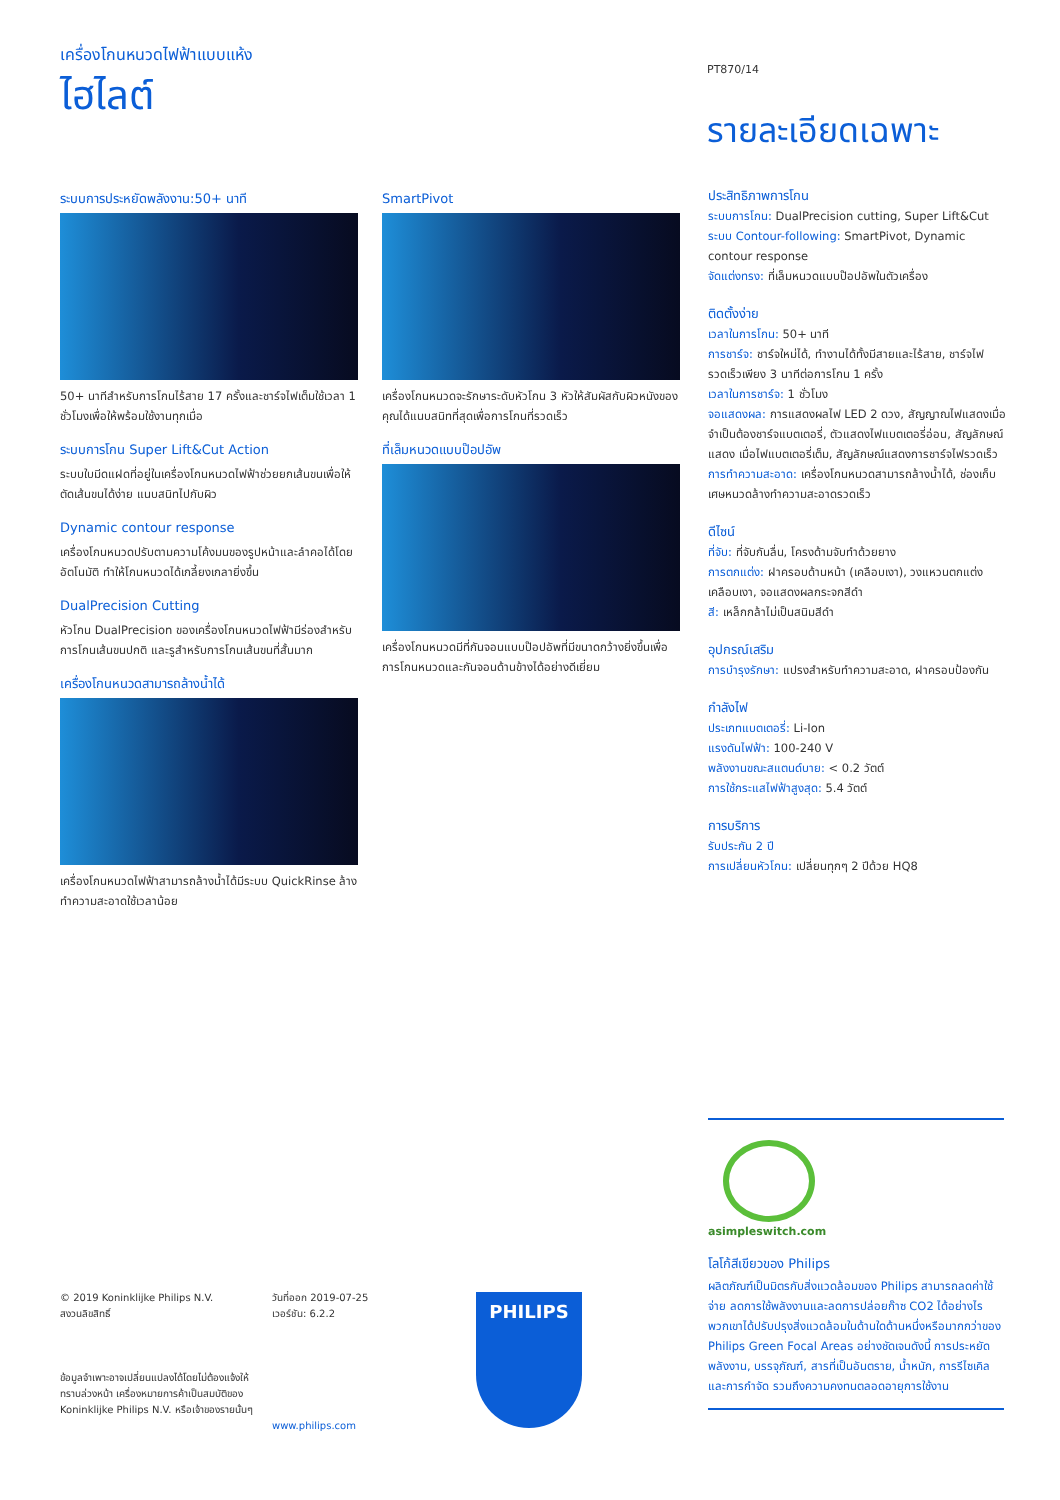เครื่องโกนหนวดไฟฟ้าแบบแห้ง
ไฮไลต์
PT870/14
รายละเอียดเฉพาะ
ระบบการประหยัดพลังงาน:50+ นาที
50+ นาทีสำหรับการโกนไร้สาย 17 ครั้งและชาร์จไฟเต็มใช้เวลา 1 ชั่วโมงเพื่อให้พร้อมใช้งานทุกเมื่อ
ระบบการโกน Super Lift&Cut Action
ระบบใบมีดแฝดที่อยู่ในเครื่องโกนหนวดไฟฟ้าช่วยยกเส้นขนเพื่อให้ตัดเส้นขนได้ง่าย แนบสนิทไปกับผิว
Dynamic contour response
เครื่องโกนหนวดปรับตามความโค้งมนของรูปหน้าและลำคอได้โดยอัตโนมัติ ทำให้โกนหนวดได้เกลี้ยงเกลายิ่งขึ้น
DualPrecision Cutting
หัวโกน DualPrecision ของเครื่องโกนหนวดไฟฟ้ามีร่องสำหรับการโกนเส้นขนปกติ และรูสำหรับการโกนเส้นขนที่สั้นมาก
เครื่องโกนหนวดสามารถล้างน้ำได้
เครื่องโกนหนวดไฟฟ้าสามารถล้างน้ำได้มีระบบ QuickRinse ล้างทำความสะอาดใช้เวลาน้อย
SmartPivot
เครื่องโกนหนวดจะรักษาระดับหัวโกน 3 หัวให้สัมผัสกับผิวหนังของคุณได้แนบสนิทที่สุดเพื่อการโกนที่รวดเร็ว
ที่เล็มหนวดแบบป๊อปอัพ
เครื่องโกนหนวดมีที่กันจอนแบบป๊อปอัพที่มีขนาดกว้างยิ่งขึ้นเพื่อการโกนหนวดและกันจอนด้านข้างได้อย่างดีเยี่ยม
ประสิทธิภาพการโกน
ระบบการโกน: DualPrecision cutting, Super Lift&Cut
ระบบ Contour-following: SmartPivot, Dynamic contour response
จัดแต่งทรง: ที่เล็มหนวดแบบป๊อปอัพในตัวเครื่อง
ติดตั้งง่าย
เวลาในการโกน: 50+ นาที
การชาร์จ: ชาร์จใหม่ได้, ทำงานได้ทั้งมีสายและไร้สาย, ชาร์จไฟรวดเร็วเพียง 3 นาทีต่อการโกน 1 ครั้ง
เวลาในการชาร์จ: 1 ชั่วโมง
จอแสดงผล: การแสดงผลไฟ LED 2 ดวง, สัญญาณไฟแสดงเมื่อจำเป็นต้องชาร์จแบตเตอรี่, ตัวแสดงไฟแบตเตอรี่อ่อน, สัญลักษณ์แสดง เมื่อไฟแบตเตอรี่เต็ม, สัญลักษณ์แสดงการชาร์จไฟรวดเร็ว
การทำความสะอาด: เครื่องโกนหนวดสามารถล้างน้ำได้, ช่องเก็บเศษหนวดล้างทำความสะอาดรวดเร็ว
ดีไซน์
ที่จับ: ที่จับกันลื่น, โครงด้ามจับทำด้วยยาง
การตกแต่ง: ฝาครอบด้านหน้า (เคลือบเงา), วงแหวนตกแต่งเคลือบเงา, จอแสดงผลกระจกสีดำ
สี: เหล็กกล้าไม่เป็นสนิมสีดำ
อุปกรณ์เสริม
การบำรุงรักษา: แปรงสำหรับทำความสะอาด, ฝาครอบป้องกัน
กำลังไฟ
ประเภทแบตเตอรี่: Li-Ion
แรงดันไฟฟ้า: 100-240 V
พลังงานขณะสแตนด์บาย: < 0.2 วัตต์
การใช้กระแสไฟฟ้าสูงสุด: 5.4 วัตต์
การบริการ
รับประกัน 2 ปี
การเปลี่ยนหัวโกน: เปลี่ยนทุกๆ 2 ปีด้วย HQ8
asimpleswitch.com
โลโก้สีเขียวของ Philips
ผลิตภัณฑ์เป็นมิตรกับสิ่งแวดล้อมของ Philips สามารถลดค่าใช้จ่าย ลดการใช้พลังงานและลดการปล่อยก๊าซ CO2 ได้อย่างไร พวกเขาได้ปรับปรุงสิ่งแวดล้อมในด้านใดด้านหนึ่งหรือมากกว่าของ Philips Green Focal Areas อย่างชัดเจนดังนี้ การประหยัดพลังงาน, บรรจุภัณฑ์, สารที่เป็นอันตราย, น้ำหนัก, การรีไซเคิลและการกำจัด รวมถึงความคงทนตลอดอายุการใช้งาน
© 2019 Koninklijke Philips N.V.
สงวนลิขสิทธิ์
ข้อมูลจำเพาะอาจเปลี่ยนแปลงได้โดยไม่ต้องแจ้งให้ทราบล่วงหน้า เครื่องหมายการค้าเป็นสมบัติของ Koninklijke Philips N.V. หรือเจ้าของรายนั้นๆ
วันที่ออก 2019-07-25
เวอร์ชัน: 6.2.2
www.philips.com
PHILIPS